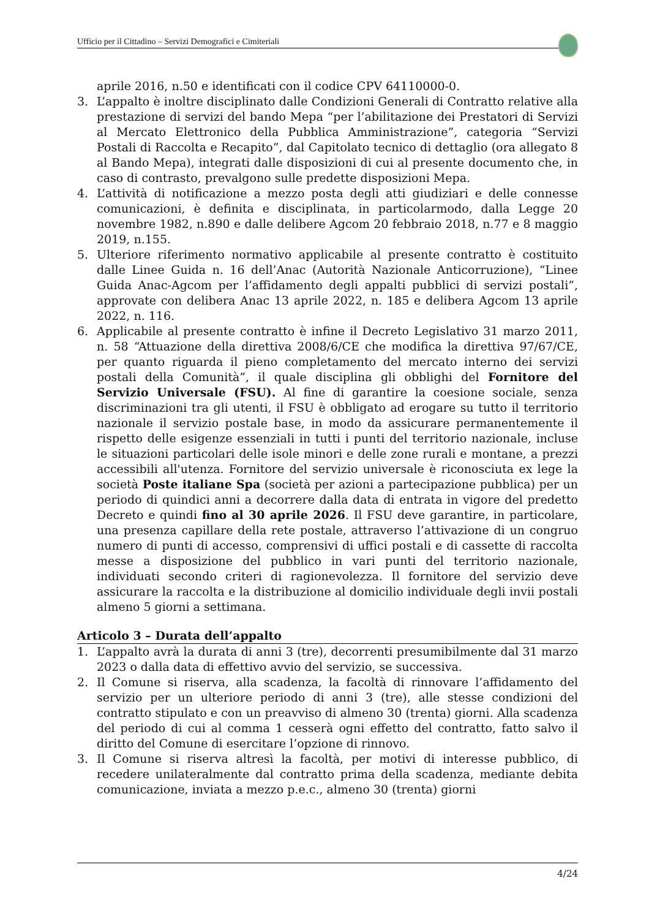Ufficio per il Cittadino – Servizi Demografici e Cimiteriali
aprile 2016, n.50 e identificati con il codice CPV 64110000-0.
3. L’appalto è inoltre disciplinato dalle Condizioni Generali di Contratto relative alla prestazione di servizi del bando Mepa “per l’abilitazione dei Prestatori di Servizi al Mercato Elettronico della Pubblica Amministrazione”, categoria “Servizi Postali di Raccolta e Recapito”, dal Capitolato tecnico di dettaglio (ora allegato 8 al Bando Mepa), integrati dalle disposizioni di cui al presente documento che, in caso di contrasto, prevalgono sulle predette disposizioni Mepa.
4. L’attività di notificazione a mezzo posta degli atti giudiziari e delle connesse comunicazioni, è definita e disciplinata, in particolarmodo, dalla Legge 20 novembre 1982, n.890 e dalle delibere Agcom 20 febbraio 2018, n.77 e 8 maggio 2019, n.155.
5. Ulteriore riferimento normativo applicabile al presente contratto è costituito dalle Linee Guida n. 16 dell’Anac (Autorità Nazionale Anticorruzione), “Linee Guida Anac-Agcom per l’affidamento degli appalti pubblici di servizi postali”, approvate con delibera Anac 13 aprile 2022, n. 185 e delibera Agcom 13 aprile 2022, n. 116.
6. Applicabile al presente contratto è infine il Decreto Legislativo 31 marzo 2011, n. 58 “Attuazione della direttiva 2008/6/CE che modifica la direttiva 97/67/CE, per quanto riguarda il pieno completamento del mercato interno dei servizi postali della Comunità”, il quale disciplina gli obblighi del Fornitore del Servizio Universale (FSU). Al fine di garantire la coesione sociale, senza discriminazioni tra gli utenti, il FSU è obbligato ad erogare su tutto il territorio nazionale il servizio postale base, in modo da assicurare permanentemente il rispetto delle esigenze essenziali in tutti i punti del territorio nazionale, incluse le situazioni particolari delle isole minori e delle zone rurali e montane, a prezzi accessibili all'utenza. Fornitore del servizio universale è riconosciuta ex lege la società Poste italiane Spa (società per azioni a partecipazione pubblica) per un periodo di quindici anni a decorrere dalla data di entrata in vigore del predetto Decreto e quindi fino al 30 aprile 2026. Il FSU deve garantire, in particolare, una presenza capillare della rete postale, attraverso l’attivazione di un congruo numero di punti di accesso, comprensivi di uffici postali e di cassette di raccolta messe a disposizione del pubblico in vari punti del territorio nazionale, individuati secondo criteri di ragionevolezza. Il fornitore del servizio deve assicurare la raccolta e la distribuzione al domicilio individuale degli invii postali almeno 5 giorni a settimana.
Articolo 3 – Durata dell’appalto
1. L’appalto avrà la durata di anni 3 (tre), decorrenti presumibilmente dal 31 marzo 2023 o dalla data di effettivo avvio del servizio, se successiva.
2. Il Comune si riserva, alla scadenza, la facoltà di rinnovare l’affidamento del servizio per un ulteriore periodo di anni 3 (tre), alle stesse condizioni del contratto stipulato e con un preavviso di almeno 30 (trenta) giorni. Alla scadenza del periodo di cui al comma 1 cesserà ogni effetto del contratto, fatto salvo il diritto del Comune di esercitare l’opzione di rinnovo.
3. Il Comune si riserva altresì la facoltà, per motivi di interesse pubblico, di recedere unilateralmente dal contratto prima della scadenza, mediante debita comunicazione, inviata a mezzo p.e.c., almeno 30 (trenta) giorni
4/24